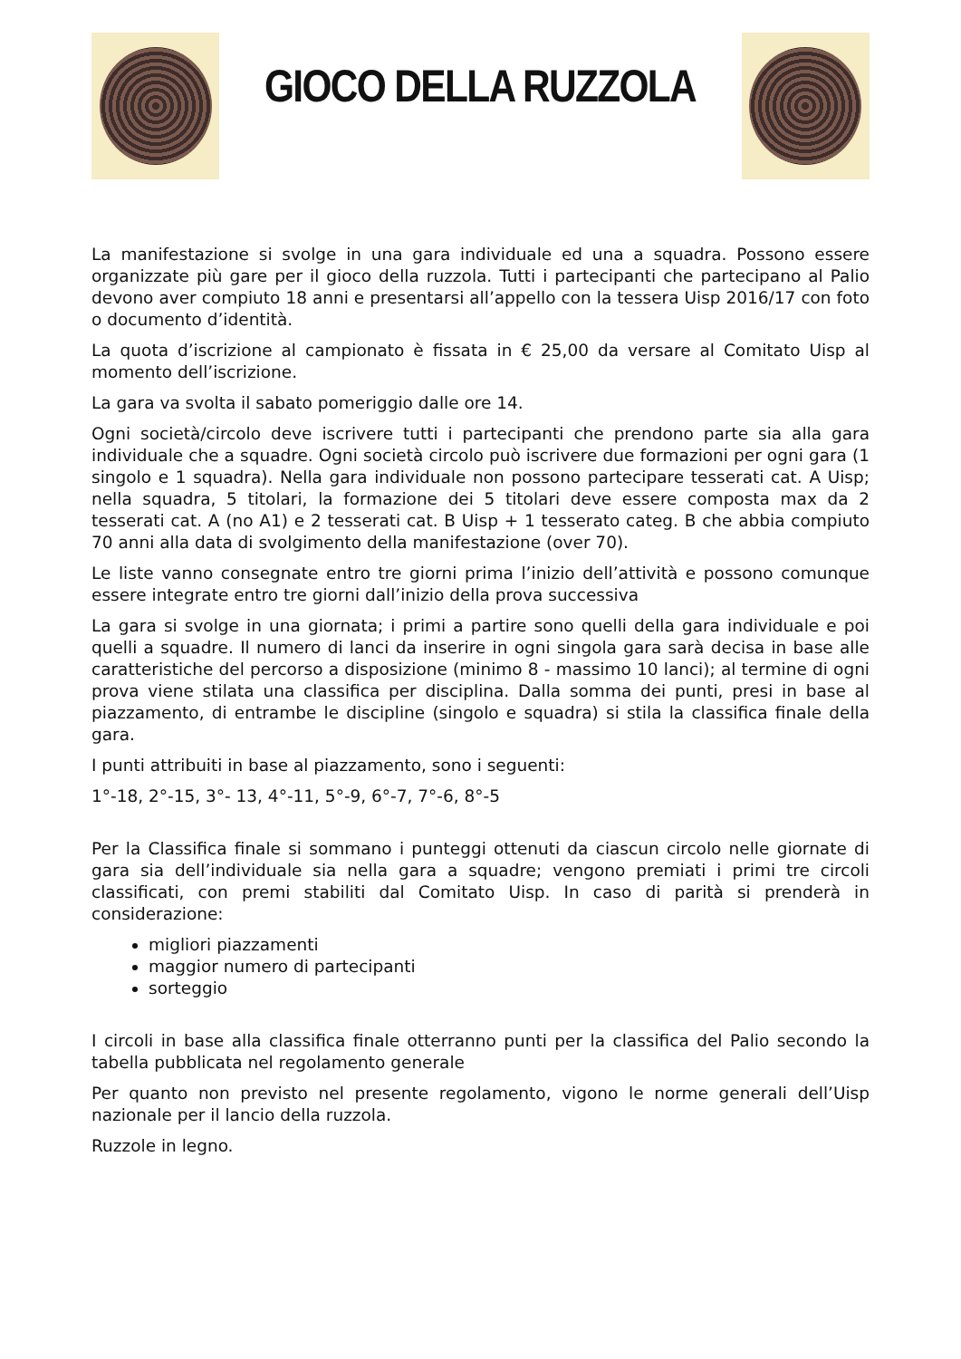GIOCO DELLA RUZZOLA
La manifestazione si svolge in una gara individuale ed una a squadra. Possono essere organizzate più gare per il gioco della ruzzola. Tutti i partecipanti che partecipano al Palio devono aver compiuto 18 anni e presentarsi all’appello con la tessera Uisp 2016/17 con foto o documento d’identità.
La quota d’iscrizione al campionato è fissata in € 25,00 da versare al Comitato Uisp al momento dell’iscrizione.
La gara va svolta il sabato pomeriggio dalle ore 14.
Ogni società/circolo deve iscrivere tutti i partecipanti che prendono parte sia alla gara individuale che a squadre. Ogni società circolo può iscrivere due formazioni per ogni gara (1 singolo e 1 squadra). Nella gara individuale non possono partecipare tesserati cat. A Uisp; nella squadra, 5 titolari, la formazione dei 5 titolari deve essere composta max da 2 tesserati cat. A (no A1) e 2 tesserati cat. B Uisp + 1 tesserato categ. B che abbia compiuto 70 anni alla data di svolgimento della manifestazione (over 70).
Le liste vanno consegnate entro tre giorni prima l’inizio dell’attività e possono comunque essere integrate entro tre giorni dall’inizio della prova successiva
La gara si svolge in una giornata; i primi a partire sono quelli della gara individuale e poi quelli a squadre. Il numero di lanci da inserire in ogni singola gara sarà decisa in base alle caratteristiche del percorso a disposizione (minimo 8 - massimo 10 lanci); al termine di ogni prova viene stilata una classifica per disciplina. Dalla somma dei punti, presi in base al piazzamento, di entrambe le discipline (singolo e squadra) si stila la classifica finale della gara.
I punti attribuiti in base al piazzamento, sono i seguenti:
1°-18, 2°-15, 3°- 13, 4°-11, 5°-9, 6°-7, 7°-6, 8°-5
Per la Classifica finale si sommano i punteggi ottenuti da ciascun circolo nelle giornate di gara sia dell’individuale sia nella gara a squadre; vengono premiati i primi tre circoli classificati, con premi stabiliti dal Comitato Uisp. In caso di parità si prenderà in considerazione:
migliori piazzamenti
maggior numero di partecipanti
sorteggio
I circoli in base alla classifica finale otterranno punti per la classifica del Palio secondo la tabella pubblicata nel regolamento generale
Per quanto non previsto nel presente regolamento, vigono le norme generali dell’Uisp nazionale per il lancio della ruzzola.
Ruzzole in legno.